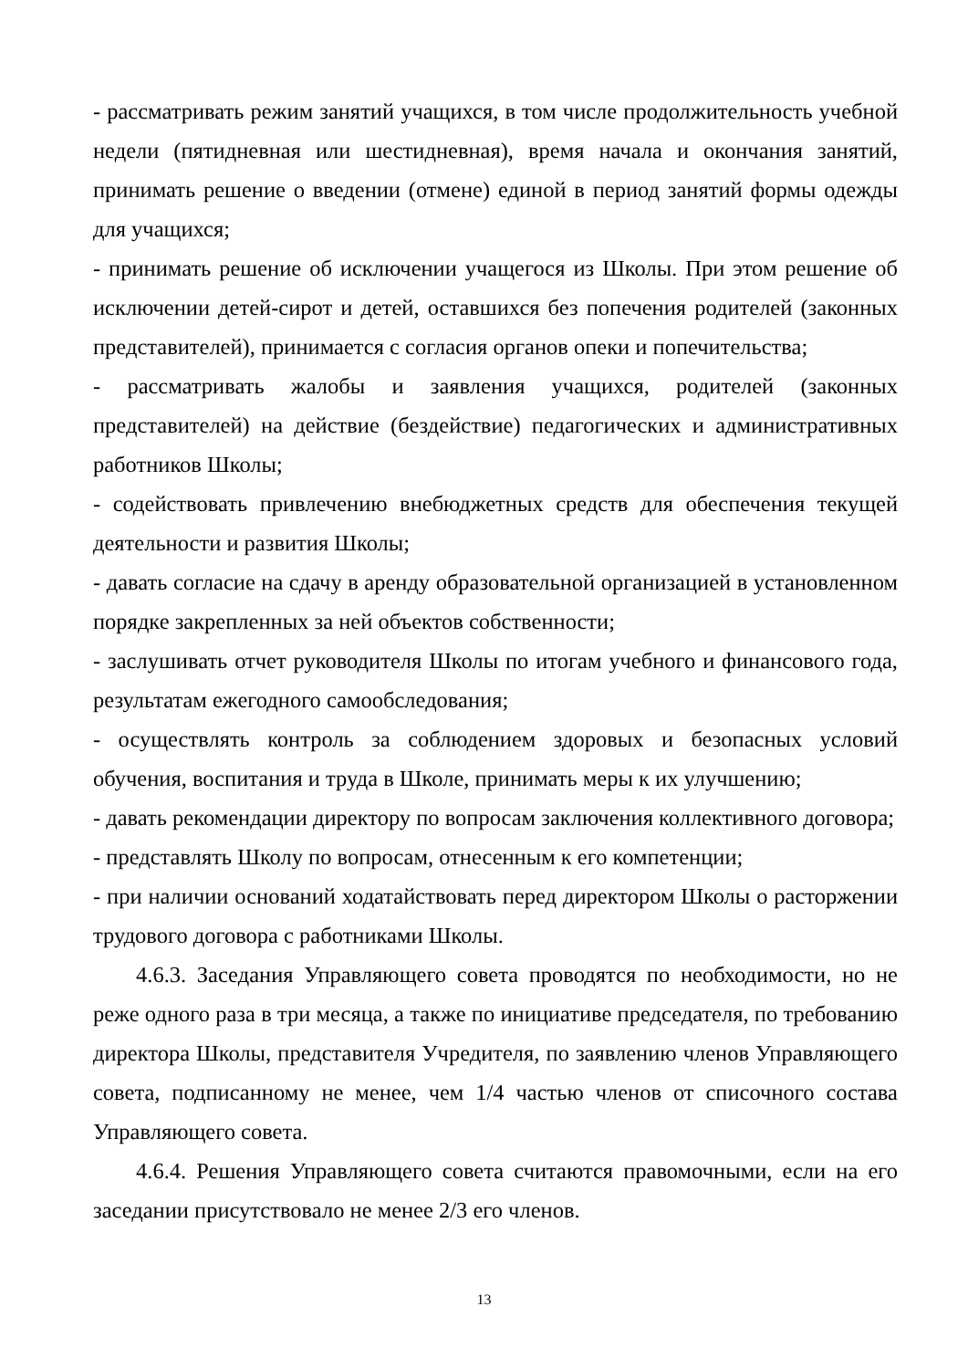- рассматривать режим занятий учащихся, в том числе продолжительность учебной недели (пятидневная или шестидневная), время начала и окончания занятий, принимать решение о введении (отмене) единой в период занятий формы одежды для учащихся;
- принимать решение об исключении учащегося из Школы. При этом решение об исключении детей-сирот и детей, оставшихся без попечения родителей (законных представителей), принимается с согласия органов опеки и попечительства;
- рассматривать жалобы и заявления учащихся, родителей (законных представителей) на действие (бездействие) педагогических и административных работников Школы;
- содействовать привлечению внебюджетных средств для обеспечения текущей деятельности и развития Школы;
- давать согласие на сдачу в аренду образовательной организацией в установленном порядке закрепленных за ней объектов собственности;
- заслушивать отчет руководителя Школы по итогам учебного и финансового года, результатам ежегодного самообследования;
- осуществлять контроль за соблюдением здоровых и безопасных условий обучения, воспитания и труда в Школе, принимать меры к их улучшению;
- давать рекомендации директору по вопросам заключения коллективного договора;
- представлять Школу по вопросам, отнесенным к его компетенции;
- при наличии оснований ходатайствовать перед директором Школы о расторжении трудового договора с работниками Школы.
4.6.3. Заседания Управляющего совета проводятся по необходимости, но не реже одного раза в три месяца, а также по инициативе председателя, по требованию директора Школы, представителя Учредителя, по заявлению членов Управляющего совета, подписанному не менее, чем 1/4 частью членов от списочного состава Управляющего совета.
4.6.4. Решения Управляющего совета считаются правомочными, если на его заседании присутствовало не менее 2/3 его членов.
13